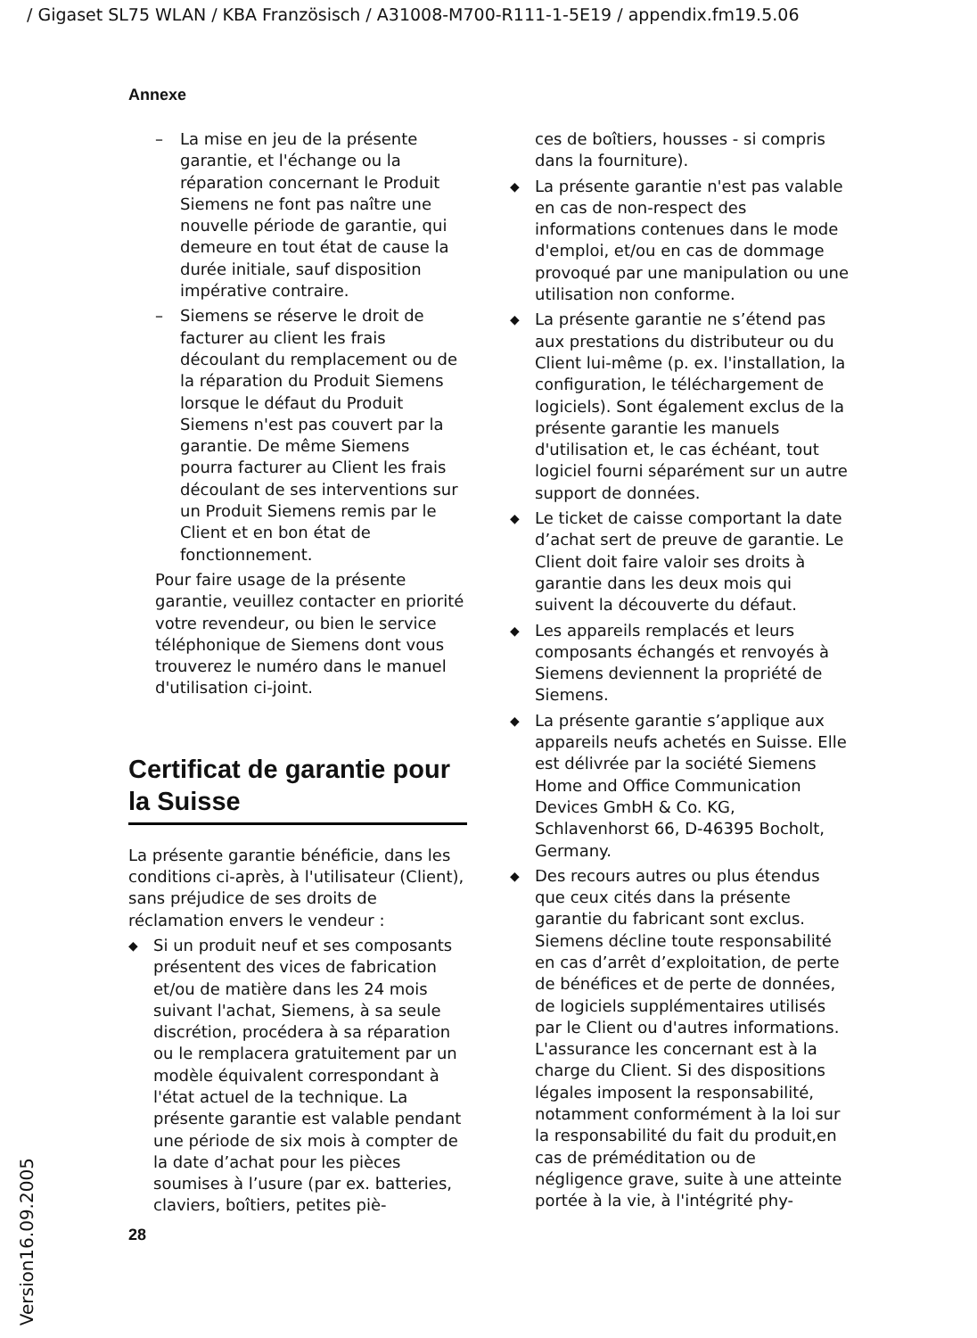/ Gigaset SL75 WLAN / KBA Französisch / A31008-M700-R111-1-5E19 / appendix.fm19.5.06
Annexe
– La mise en jeu de la présente garantie, et l'échange ou la réparation concernant le Produit Siemens ne font pas naître une nouvelle période de garantie, qui demeure en tout état de cause la durée initiale, sauf disposition impérative contraire.
– Siemens se réserve le droit de facturer au client les frais découlant du remplacement ou de la réparation du Produit Siemens lorsque le défaut du Produit Siemens n'est pas couvert par la garantie. De même Siemens pourra facturer au Client les frais découlant de ses interventions sur un Produit Siemens remis par le Client et en bon état de fonctionnement.
Pour faire usage de la présente garantie, veuillez contacter en priorité votre revendeur, ou bien le service téléphonique de Siemens dont vous trouverez le numéro dans le manuel d'utilisation ci-joint.
Certificat de garantie pour la Suisse
La présente garantie bénéficie, dans les conditions ci-après, à l'utilisateur (Client), sans préjudice de ses droits de réclamation envers le vendeur :
◆
Si un produit neuf et ses composants présentent des vices de fabrication et/ou de matière dans les 24 mois suivant l'achat, Siemens, à sa seule discrétion, procédera à sa réparation ou le remplacera gratuitement par un modèle équivalent correspondant à l'état actuel de la technique. La présente garantie est valable pendant une période de six mois à compter de la date d’achat pour les pièces soumises à l’usure (par ex. batteries, claviers, boîtiers, petites piè-
ces de boîtiers, housses - si compris dans la fourniture).
◆
La présente garantie n'est pas valable en cas de non-respect des informations contenues dans le mode d'emploi, et/ou en cas de dommage provoqué par une manipulation ou une utilisation non conforme.
◆
La présente garantie ne s’étend pas aux prestations du distributeur ou du Client lui-même (p. ex. l'installation, la configuration, le téléchargement de logiciels). Sont également exclus de la présente garantie les manuels d'utilisation et, le cas échéant, tout logiciel fourni séparément sur un autre support de données.
◆
Le ticket de caisse comportant la date d’achat sert de preuve de garantie. Le Client doit faire valoir ses droits à garantie dans les deux mois qui suivent la découverte du défaut.
◆
Les appareils remplacés et leurs composants échangés et renvoyés à Siemens deviennent la propriété de Siemens.
◆
La présente garantie s’applique aux appareils neufs achetés en Suisse. Elle est délivrée par la société Siemens Home and Office Communication Devices GmbH & Co. KG, Schlavenhorst 66, D-46395 Bocholt, Germany.
◆
Des recours autres ou plus étendus que ceux cités dans la présente garantie du fabricant sont exclus. Siemens décline toute responsabilité en cas d’arrêt d’exploitation, de perte de bénéfices et de perte de données, de logiciels supplémentaires utilisés par le Client ou d'autres informations. L'assurance les concernant est à la charge du Client. Si des dispositions légales imposent la responsabilité, notamment conformément à la loi sur la responsabilité du fait du produit,en cas de préméditation ou de négligence grave, suite à une atteinte portée à la vie, à l'intégrité phy-
28
Version16.09.2005